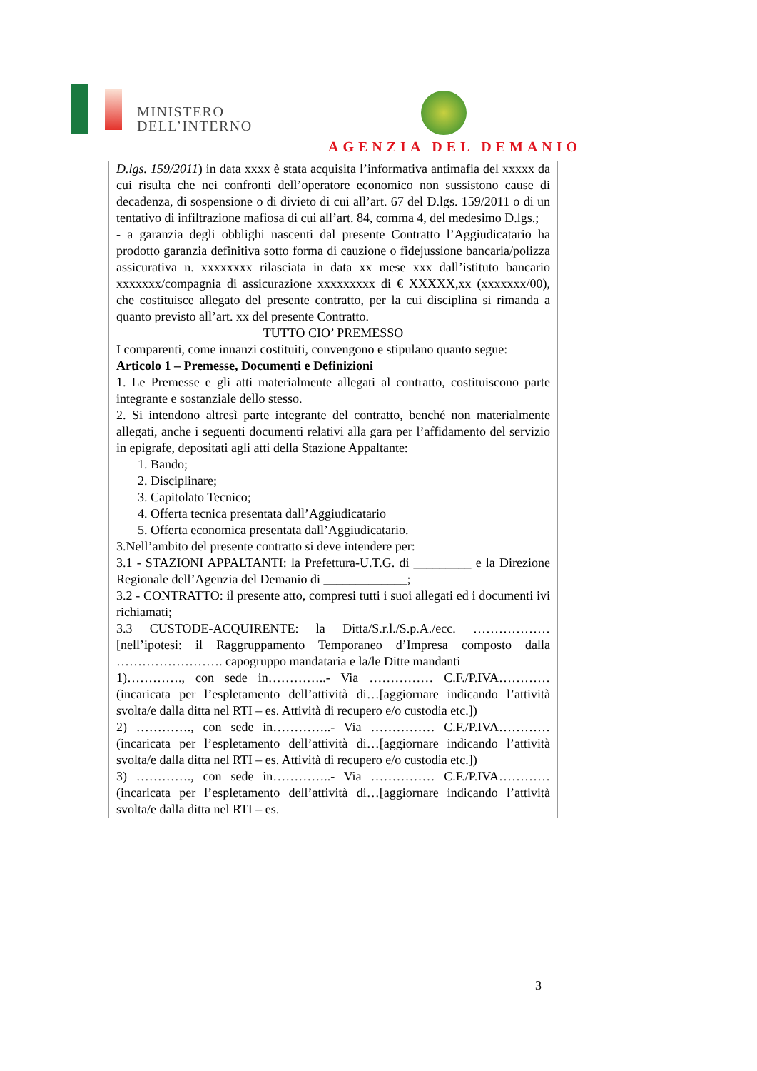MINISTERO
DELL’INTERNO
AGENZIA DEL DEMANIO
D.lgs. 159/2011) in data xxxx è stata acquisita l’informativa antimafia del xxxxx da cui risulta che nei confronti dell’operatore economico non sussistono cause di decadenza, di sospensione o di divieto di cui all’art. 67 del D.lgs. 159/2011 o di un tentativo di infiltrazione mafiosa di cui all’art. 84, comma 4, del medesimo D.lgs.;
- a garanzia degli obblighi nascenti dal presente Contratto l’Aggiudicatario ha prodotto garanzia definitiva sotto forma di cauzione o fidejussione bancaria/polizza assicurativa n. xxxxxxxx rilasciata in data xx mese xxx dall’istituto bancario xxxxxxx/compagnia di assicurazione xxxxxxxxx di € XXXXX,xx (xxxxxxx/00), che costituisce allegato del presente contratto, per la cui disciplina si rimanda a quanto previsto all’art. xx del presente Contratto.
TUTTO CIO’ PREMESSO
I comparenti, come innanzi costituiti, convengono e stipulano quanto segue:
Articolo 1 – Premesse, Documenti e Definizioni
1. Le Premesse e gli atti materialmente allegati al contratto, costituiscono parte integrante e sostanziale dello stesso.
2. Si intendono altresì parte integrante del contratto, benché non materialmente allegati, anche i seguenti documenti relativi alla gara per l’affidamento del servizio in epigrafe, depositati agli atti della Stazione Appaltante:
1. Bando;
2. Disciplinare;
3. Capitolato Tecnico;
4. Offerta tecnica presentata dall’Aggiudicatario
5. Offerta economica presentata dall’Aggiudicatario.
3.Nell’ambito del presente contratto si deve intendere per:
3.1 - STAZIONI APPALTANTI: la Prefettura-U.T.G. di _________ e la Direzione Regionale dell’Agenzia del Demanio di _____________;
3.2 - CONTRATTO: il presente atto, compresi tutti i suoi allegati ed i documenti ivi richiamati;
3.3 CUSTODE-ACQUIRENTE: la Ditta/S.r.l./S.p.A./ecc. ……………… [nell’ipotesi: il Raggruppamento Temporaneo d’Impresa composto dalla ……………………. capogruppo mandataria e la/le Ditte mandanti
1)…………., con sede in…………..- Via …………… C.F./P.IVA…………(incaricata per l’espletamento dell’attività di…[aggiornare indicando l’attività svolta/e dalla ditta nel RTI – es. Attività di recupero e/o custodia etc.])
2) …………., con sede in…………..- Via …………… C.F./P.IVA…………(incaricata per l’espletamento dell’attività di…[aggiornare indicando l’attività svolta/e dalla ditta nel RTI – es. Attività di recupero e/o custodia etc.])
3) …………., con sede in…………..- Via …………… C.F./P.IVA…………(incaricata per l’espletamento dell’attività di…[aggiornare indicando l’attività svolta/e dalla ditta nel RTI – es.
3